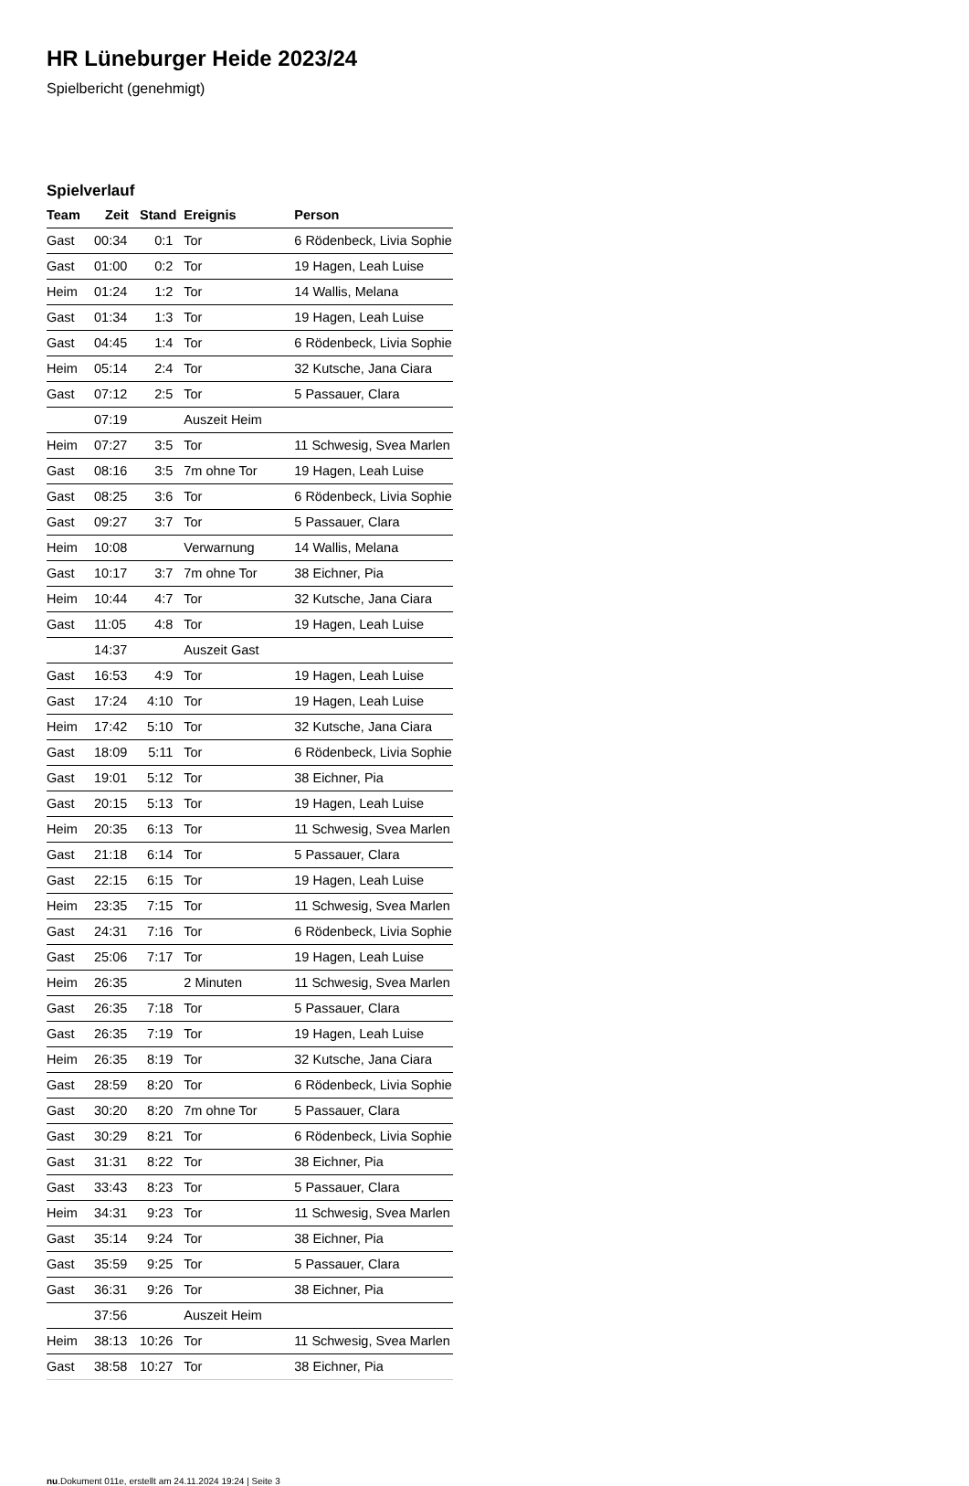HR Lüneburger Heide 2023/24
Spielbericht (genehmigt)
Spielverlauf
| Team | Zeit | Stand | Ereignis | Person |
| --- | --- | --- | --- | --- |
| Gast | 00:34 | 0:1 | Tor | 6 Rödenbeck, Livia Sophie |
| Gast | 01:00 | 0:2 | Tor | 19 Hagen, Leah Luise |
| Heim | 01:24 | 1:2 | Tor | 14 Wallis, Melana |
| Gast | 01:34 | 1:3 | Tor | 19 Hagen, Leah Luise |
| Gast | 04:45 | 1:4 | Tor | 6 Rödenbeck, Livia Sophie |
| Heim | 05:14 | 2:4 | Tor | 32 Kutsche, Jana Ciara |
| Gast | 07:12 | 2:5 | Tor | 5 Passauer, Clara |
| | 07:19 | | Auszeit Heim | |
| Heim | 07:27 | 3:5 | Tor | 11 Schwesig, Svea Marlen |
| Gast | 08:16 | 3:5 | 7m ohne Tor | 19 Hagen, Leah Luise |
| Gast | 08:25 | 3:6 | Tor | 6 Rödenbeck, Livia Sophie |
| Gast | 09:27 | 3:7 | Tor | 5 Passauer, Clara |
| Heim | 10:08 | | Verwarnung | 14 Wallis, Melana |
| Gast | 10:17 | 3:7 | 7m ohne Tor | 38 Eichner, Pia |
| Heim | 10:44 | 4:7 | Tor | 32 Kutsche, Jana Ciara |
| Gast | 11:05 | 4:8 | Tor | 19 Hagen, Leah Luise |
| | 14:37 | | Auszeit Gast | |
| Gast | 16:53 | 4:9 | Tor | 19 Hagen, Leah Luise |
| Gast | 17:24 | 4:10 | Tor | 19 Hagen, Leah Luise |
| Heim | 17:42 | 5:10 | Tor | 32 Kutsche, Jana Ciara |
| Gast | 18:09 | 5:11 | Tor | 6 Rödenbeck, Livia Sophie |
| Gast | 19:01 | 5:12 | Tor | 38 Eichner, Pia |
| Gast | 20:15 | 5:13 | Tor | 19 Hagen, Leah Luise |
| Heim | 20:35 | 6:13 | Tor | 11 Schwesig, Svea Marlen |
| Gast | 21:18 | 6:14 | Tor | 5 Passauer, Clara |
| Gast | 22:15 | 6:15 | Tor | 19 Hagen, Leah Luise |
| Heim | 23:35 | 7:15 | Tor | 11 Schwesig, Svea Marlen |
| Gast | 24:31 | 7:16 | Tor | 6 Rödenbeck, Livia Sophie |
| Gast | 25:06 | 7:17 | Tor | 19 Hagen, Leah Luise |
| Heim | 26:35 | | 2 Minuten | 11 Schwesig, Svea Marlen |
| Gast | 26:35 | 7:18 | Tor | 5 Passauer, Clara |
| Gast | 26:35 | 7:19 | Tor | 19 Hagen, Leah Luise |
| Heim | 26:35 | 8:19 | Tor | 32 Kutsche, Jana Ciara |
| Gast | 28:59 | 8:20 | Tor | 6 Rödenbeck, Livia Sophie |
| Gast | 30:20 | 8:20 | 7m ohne Tor | 5 Passauer, Clara |
| Gast | 30:29 | 8:21 | Tor | 6 Rödenbeck, Livia Sophie |
| Gast | 31:31 | 8:22 | Tor | 38 Eichner, Pia |
| Gast | 33:43 | 8:23 | Tor | 5 Passauer, Clara |
| Heim | 34:31 | 9:23 | Tor | 11 Schwesig, Svea Marlen |
| Gast | 35:14 | 9:24 | Tor | 38 Eichner, Pia |
| Gast | 35:59 | 9:25 | Tor | 5 Passauer, Clara |
| Gast | 36:31 | 9:26 | Tor | 38 Eichner, Pia |
| | 37:56 | | Auszeit Heim | |
| Heim | 38:13 | 10:26 | Tor | 11 Schwesig, Svea Marlen |
| Gast | 38:58 | 10:27 | Tor | 38 Eichner, Pia |
nu.Dokument 011e, erstellt am 24.11.2024 19:24 | Seite 3